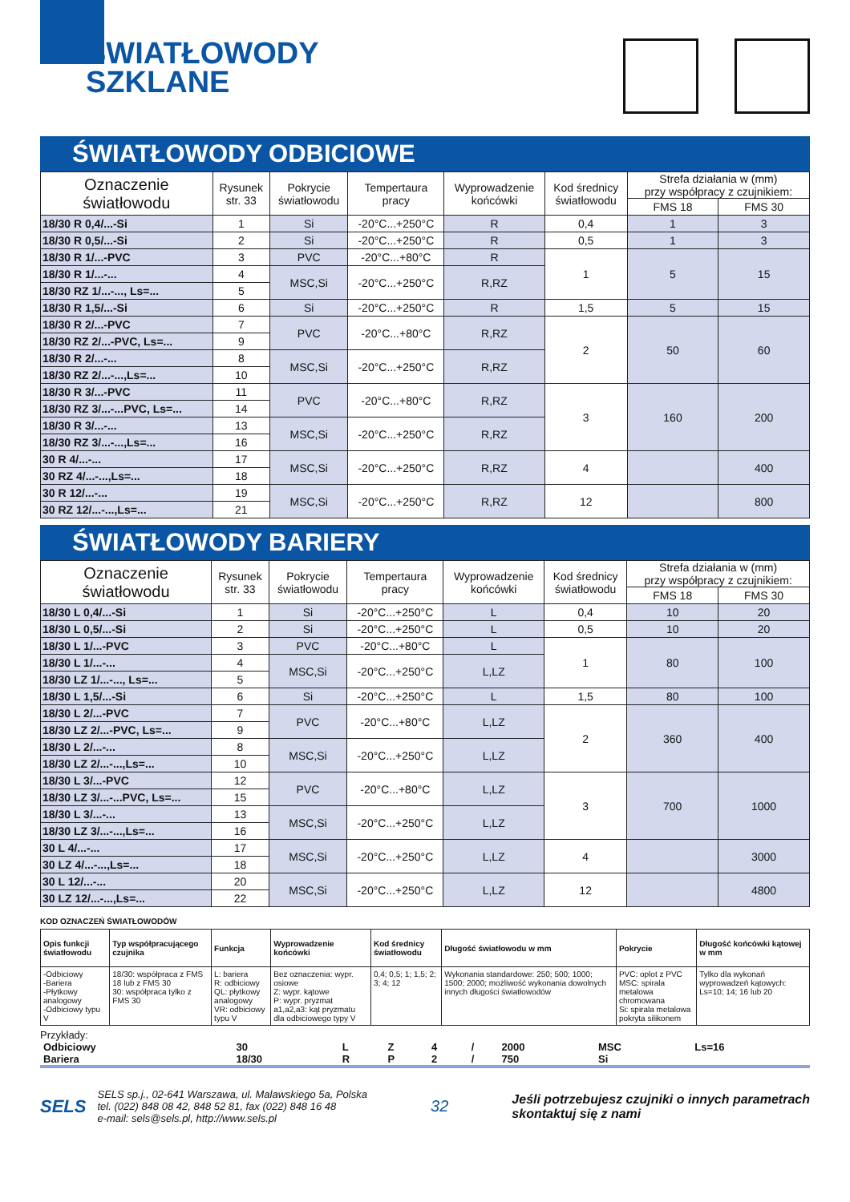ŚWIATŁOWODY
SZKLANE
ŚWIATŁOWODY ODBICIOWE
| Oznaczenie światłowodu | Rysunek str. 33 | Pokrycie światłowodu | Tempertaura pracy | Wyprowadzenie końcówki | Kod średnicy światłowodu | Strefa działania w (mm) przy współpracy z czujnikiem: | |
| --- | --- | --- | --- | --- | --- | --- | --- |
| | | | | | | FMS 18 | FMS 30 |
| 18/30 R 0,4/...-Si | 1 | Si | -20°C...+250°C | R | 0,4 | 1 | 3 |
| 18/30 R 0,5/...-Si | 2 | Si | -20°C...+250°C | R | 0,5 | 1 | 3 |
| 18/30 R 1/...-PVC | 3 | PVC | -20°C...+80°C | R | 1 | 5 | 15 |
| 18/30 R 1/...-... | 4 | MSC,Si | -20°C...+250°C | R,RZ | | | |
| 18/30 RZ 1/...-..., Ls=... | 5 | | | | | | |
| 18/30 R 1,5/...-Si | 6 | Si | -20°C...+250°C | R | 1,5 | 5 | 15 |
| 18/30 R 2/...-PVC | 7 | PVC | -20°C...+80°C | R,RZ | 2 | 50 | 60 |
| 18/30 RZ 2/...-PVC, Ls=... | 9 | | | | | | |
| 18/30 R 2/...-... | 8 | MSC,Si | -20°C...+250°C | R,RZ | | | |
| 18/30 RZ 2/...-...,Ls=... | 10 | | | | | | |
| 18/30 R 3/...-PVC | 11 | PVC | -20°C...+80°C | R,RZ | 3 | 160 | 200 |
| 18/30 RZ 3/...-...PVC, Ls=... | 14 | | | | | | |
| 18/30 R 3/...-... | 13 | MSC,Si | -20°C...+250°C | R,RZ | | | |
| 18/30 RZ 3/...-...,Ls=... | 16 | | | | | | |
| 30 R 4/...-... | 17 | MSC,Si | -20°C...+250°C | R,RZ | 4 | | 400 |
| 30 RZ 4/...-...,Ls=... | 18 | | | | | | |
| 30 R 12/...-... | 19 | MSC,Si | -20°C...+250°C | R,RZ | 12 | | 800 |
| 30 RZ 12/...-...,Ls=... | 21 | | | | | | |
ŚWIATŁOWODY BARIERY
| Oznaczenie światłowodu | Rysunek str. 33 | Pokrycie światłowodu | Tempertaura pracy | Wyprowadzenie końcówki | Kod średnicy światłowodu | Strefa działania w (mm) przy współpracy z czujnikiem: | |
| --- | --- | --- | --- | --- | --- | --- | --- |
| | | | | | | FMS 18 | FMS 30 |
| 18/30 L 0,4/...-Si | 1 | Si | -20°C...+250°C | L | 0,4 | 10 | 20 |
| 18/30 L 0,5/...-Si | 2 | Si | -20°C...+250°C | L | 0,5 | 10 | 20 |
| 18/30 L 1/...-PVC | 3 | PVC | -20°C...+80°C | L | 1 | 80 | 100 |
| 18/30 L 1/...-... | 4 | MSC,Si | -20°C...+250°C | L,LZ | | | |
| 18/30 LZ 1/...-..., Ls=... | 5 | | | | | | |
| 18/30 L 1,5/...-Si | 6 | Si | -20°C...+250°C | L | 1,5 | 80 | 100 |
| 18/30 L 2/...-PVC | 7 | PVC | -20°C...+80°C | L,LZ | 2 | 360 | 400 |
| 18/30 LZ 2/...-PVC, Ls=... | 9 | | | | | | |
| 18/30 L 2/...-... | 8 | MSC,Si | -20°C...+250°C | L,LZ | | | |
| 18/30 LZ 2/...-...,Ls=... | 10 | | | | | | |
| 18/30 L 3/...-PVC | 12 | PVC | -20°C...+80°C | L,LZ | 3 | 700 | 1000 |
| 18/30 LZ 3/...-...PVC, Ls=... | 15 | | | | | | |
| 18/30 L 3/...-... | 13 | MSC,Si | -20°C...+250°C | L,LZ | | | |
| 18/30 LZ 3/...-...,Ls=... | 16 | | | | | | |
| 30 L 4/...-... | 17 | MSC,Si | -20°C...+250°C | L,LZ | 4 | | 3000 |
| 30 LZ 4/...-...,Ls=... | 18 | | | | | | |
| 30 L 12/...-... | 20 | MSC,Si | -20°C...+250°C | L,LZ | 12 | | 4800 |
| 30 LZ 12/...-...,Ls=... | 22 | | | | | | |
KOD OZNACZEŃ ŚWIATŁOWODÓW
| Opis funkcji światłowodu | Typ współpracującego czujnika | Funkcja | Wyprowadzenie końcówki | Kod średnicy światłowodu | Długość światłowodu w mm | Pokrycie | Długość końcówki kątowej w mm |
| --- | --- | --- | --- | --- | --- | --- | --- |
| -Odbiciowy -Bariera -Płytkowy analogowy -Odbiciowy typu V | 18/30: współpraca z FMS 18 lub z FMS 30 30: współpraca tylko z FMS 30 | L: bariera R: odbiciowy QL: płytkowy analogowy VR: odbiciowy typu V | Bez oznaczenia: wypr. osiowe Z: wypr. kątowe P: wypr. pryzmat a1,a2,a3: kąt pryzmatu dla odbiciowego typy V | 0,4; 0,5; 1; 1,5; 2; 3; 4; 12 | Wykonania standardowe: 250; 500; 1000; 1500; 2000; możliwość wykonania dowolnych innych długości światłowodów | PVC: oplot z PVC MSC: spirala metalowa chromowana Si: spirala metalowa pokryta silikonem | Tylko dla wykonań wyprowadzeń kątowych: Ls=10; 14; 16 lub 20 |
Przykłady:
| Odbiciowy | 30 | L | Z | 4 | / | 2000 | MSC | Ls=16 |
| Bariera | 18/30 | R | P | 2 | / | 750 | Si | |
SELS
SELS sp.j., 02-641 Warszawa, ul. Malawskiego 5a, Polska
tel. (022) 848 08 42, 848 52 81, fax (022) 848 16 48
e-mail: sels@sels.pl, http://www.sels.pl
32
Jeśli potrzebujesz czujniki o innych parametrach
skontaktuj się z nami